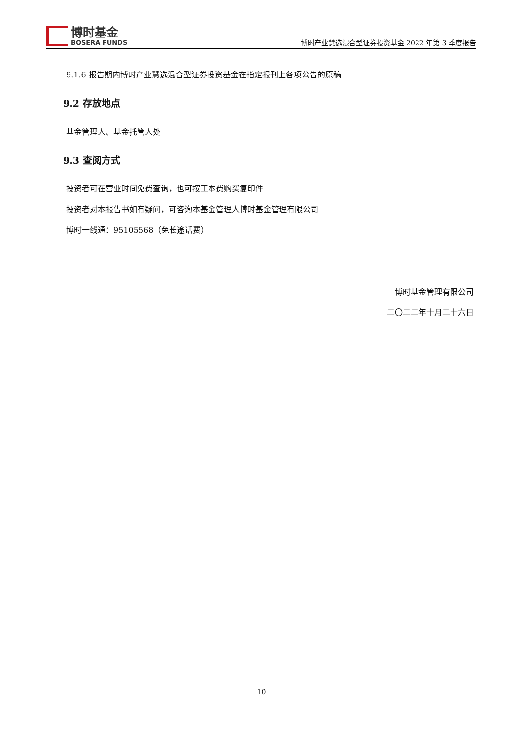博时基金
BOSERA FUNDS
博时产业慧选混合型证券投资基金 2022 年第 3 季度报告
9.1.6 报告期内博时产业慧选混合型证券投资基金在指定报刊上各项公告的原稿
9.2 存放地点
基金管理人、基金托管人处
9.3 查阅方式
投资者可在营业时间免费查询，也可按工本费购买复印件
投资者对本报告书如有疑问，可咨询本基金管理人博时基金管理有限公司
博时一线通：95105568（免长途话费）
博时基金管理有限公司
二〇二二年十月二十六日
10